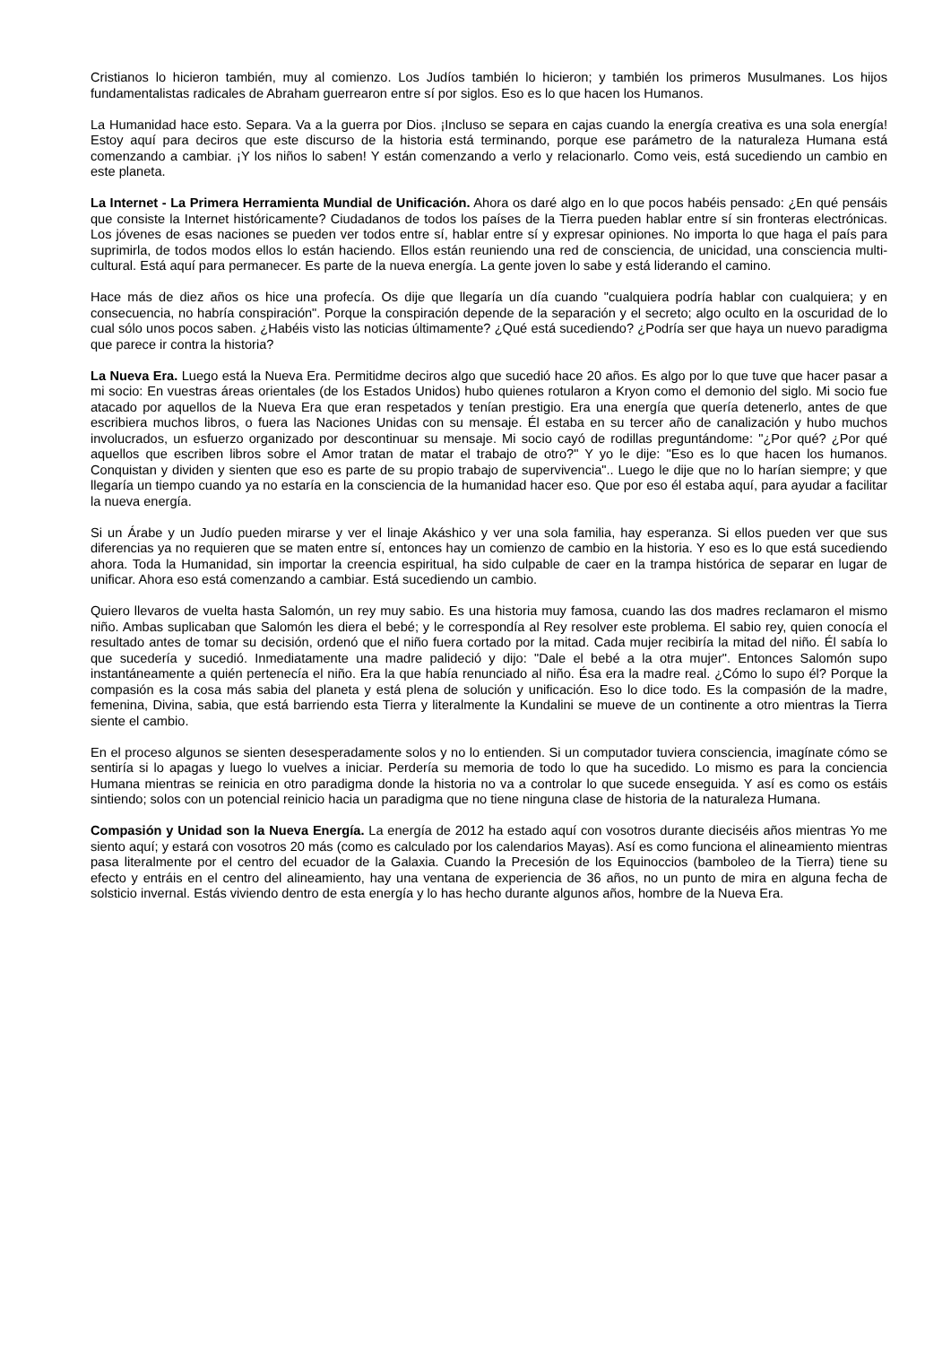Cristianos lo hicieron también, muy al comienzo. Los Judíos también lo hicieron; y también los primeros Musulmanes. Los hijos fundamentalistas radicales de Abraham guerrearon entre sí por siglos. Eso es lo que hacen los Humanos.
La Humanidad hace esto. Separa. Va a la guerra por Dios. ¡Incluso se separa en cajas cuando la energía creativa es una sola energía! Estoy aquí para deciros que este discurso de la historia está terminando, porque ese parámetro de la naturaleza Humana está comenzando a cambiar. ¡Y los niños lo saben! Y están comenzando a verlo y relacionarlo. Como veis, está sucediendo un cambio en este planeta.
La Internet - La Primera Herramienta Mundial de Unificación. Ahora os daré algo en lo que pocos habéis pensado: ¿En qué pensáis que consiste la Internet históricamente? Ciudadanos de todos los países de la Tierra pueden hablar entre sí sin fronteras electrónicas. Los jóvenes de esas naciones se pueden ver todos entre sí, hablar entre sí y expresar opiniones. No importa lo que haga el país para suprimirla, de todos modos ellos lo están haciendo. Ellos están reuniendo una red de consciencia, de unicidad, una consciencia multi-cultural. Está aquí para permanecer. Es parte de la nueva energía. La gente joven lo sabe y está liderando el camino.
Hace más de diez años os hice una profecía. Os dije que llegaría un día cuando "cualquiera podría hablar con cualquiera; y en consecuencia, no habría conspiración". Porque la conspiración depende de la separación y el secreto; algo oculto en la oscuridad de lo cual sólo unos pocos saben. ¿Habéis visto las noticias últimamente? ¿Qué está sucediendo? ¿Podría ser que haya un nuevo paradigma que parece ir contra la historia?
La Nueva Era. Luego está la Nueva Era. Permitidme deciros algo que sucedió hace 20 años. Es algo por lo que tuve que hacer pasar a mi socio: En vuestras áreas orientales (de los Estados Unidos) hubo quienes rotularon a Kryon como el demonio del siglo. Mi socio fue atacado por aquellos de la Nueva Era que eran respetados y tenían prestigio. Era una energía que quería detenerlo, antes de que escribiera muchos libros, o fuera las Naciones Unidas con su mensaje. Él estaba en su tercer año de canalización y hubo muchos involucrados, un esfuerzo organizado por descontinuar su mensaje. Mi socio cayó de rodillas preguntándome: "¿Por qué? ¿Por qué aquellos que escriben libros sobre el Amor tratan de matar el trabajo de otro?" Y yo le dije: "Eso es lo que hacen los humanos. Conquistan y dividen y sienten que eso es parte de su propio trabajo de supervivencia".. Luego le dije que no lo harían siempre; y que llegaría un tiempo cuando ya no estaría en la consciencia de la humanidad hacer eso. Que por eso él estaba aquí, para ayudar a facilitar la nueva energía.
Si un Árabe y un Judío pueden mirarse y ver el linaje Akáshico y ver una sola familia, hay esperanza. Si ellos pueden ver que sus diferencias ya no requieren que se maten entre sí, entonces hay un comienzo de cambio en la historia. Y eso es lo que está sucediendo ahora. Toda la Humanidad, sin importar la creencia espiritual, ha sido culpable de caer en la trampa histórica de separar en lugar de unificar. Ahora eso está comenzando a cambiar. Está sucediendo un cambio.
Quiero llevaros de vuelta hasta Salomón, un rey muy sabio. Es una historia muy famosa, cuando las dos madres reclamaron el mismo niño. Ambas suplicaban que Salomón les diera el bebé; y le correspondía al Rey resolver este problema. El sabio rey, quien conocía el resultado antes de tomar su decisión, ordenó que el niño fuera cortado por la mitad. Cada mujer recibiría la mitad del niño. Él sabía lo que sucedería y sucedió. Inmediatamente una madre palideció y dijo: "Dale el bebé a la otra mujer". Entonces Salomón supo instantáneamente a quién pertenecía el niño. Era la que había renunciado al niño. Ésa era la madre real. ¿Cómo lo supo él? Porque la compasión es la cosa más sabia del planeta y está plena de solución y unificación. Eso lo dice todo. Es la compasión de la madre, femenina, Divina, sabia, que está barriendo esta Tierra y literalmente la Kundalini se mueve de un continente a otro mientras la Tierra siente el cambio.
En el proceso algunos se sienten desesperadamente solos y no lo entienden. Si un computador tuviera consciencia, imagínate cómo se sentiría si lo apagas y luego lo vuelves a iniciar. Perdería su memoria de todo lo que ha sucedido. Lo mismo es para la conciencia Humana mientras se reinicia en otro paradigma donde la historia no va a controlar lo que sucede enseguida. Y así es como os estáis sintiendo; solos con un potencial reinicio hacia un paradigma que no tiene ninguna clase de historia de la naturaleza Humana.
Compasión y Unidad son la Nueva Energía. La energía de 2012 ha estado aquí con vosotros durante dieciséis años mientras Yo me siento aquí; y estará con vosotros 20 más (como es calculado por los calendarios Mayas). Así es como funciona el alineamiento mientras pasa literalmente por el centro del ecuador de la Galaxia. Cuando la Precesión de los Equinoccios (bamboleo de la Tierra) tiene su efecto y entráis en el centro del alineamiento, hay una ventana de experiencia de 36 años, no un punto de mira en alguna fecha de solsticio invernal. Estás viviendo dentro de esta energía y lo has hecho durante algunos años, hombre de la Nueva Era.